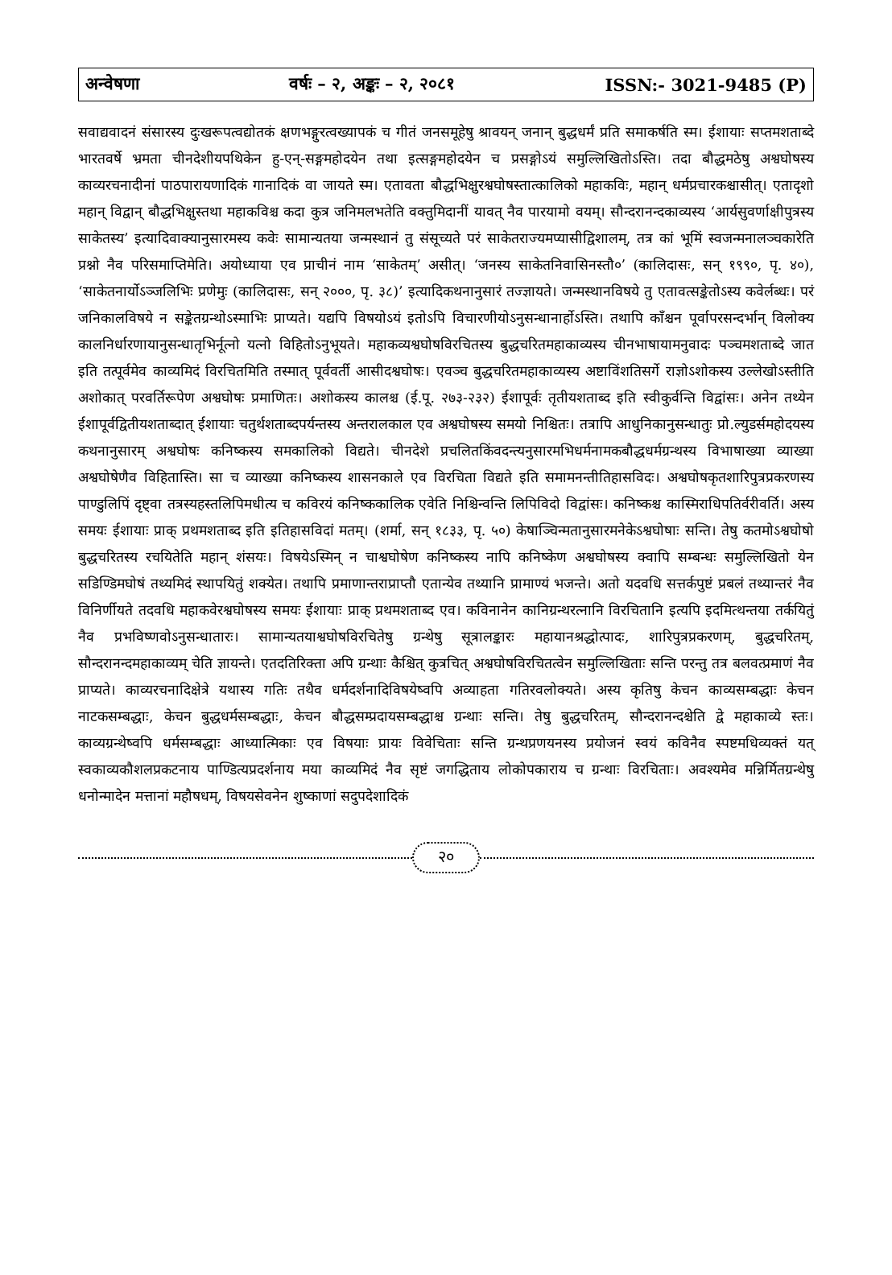अन्वेषणा वर्षः – २, अङ्कः – २, २०८१ ISSN:- 3021-9485 (P)
सवाद्यवादनं संसारस्य दुःखरूपत्वद्योतकं क्षणभङ्गुरत्वख्यापकं च गीतं जनसमूहेषु श्रावयन् जनान् बुद्धधर्मं प्रति समाकर्षति स्म। ईशायाः सप्तमशताब्दे भारतवर्षे भ्रमता चीनदेशीयपथिकेन हु-एन्-सङ्गमहोदयेन तथा इत्सङ्गमहोदयेन च प्रसङ्गोऽयं समुल्लिखितोऽस्ति। तदा बौद्धमठेषु अश्वघोषस्य काव्यरचनादीनां पाठपारायणादिकं गानादिकं वा जायते स्म। एतावता बौद्धभिक्षुरश्वघोषस्तात्कालिको महाकविः, महान् धर्मप्रचारकश्चासीत्। एतादृशो महान् विद्वान् बौद्धभिक्षुस्तथा महाकविश्च कदा कुत्र जनिमलभतेति वक्तुमिदानीं यावत् नैव पारयामो वयम्। सौन्दरानन्दकाव्यस्य ‘आर्यसुवर्णाक्षीपुत्रस्य साकेतस्य’ इत्यादिवाक्यानुसारमस्य कवेः सामान्यतया जन्मस्थानं तु संसूच्यते परं साकेतराज्यमप्यासीद्विशालम्, तत्र कां भूमिं स्वजन्मनालञ्चकारेति प्रश्नो नैव परिसमाप्तिमेति। अयोध्याया एव प्राचीनं नाम ‘साकेतम्’ असीत्। ‘जनस्य साकेतनिवासिनस्तौ०’ (कालिदासः, सन् १९९०, पृ. ४०), ‘साकेतनार्योऽञ्जलिभिः प्रणेमुः (कालिदासः, सन् २०००, पृ. ३८)’ इत्यादिकथनानुसारं तज्ज्ञायते। जन्मस्थानविषये तु एतावत्सङ्केतोऽस्य कवेर्लब्धः। परं जनिकालविषये न सङ्केतग्रन्थोऽस्माभिः प्राप्यते। यद्यपि विषयोऽयं इतोऽपि विचारणीयोऽनुसन्धानार्होऽस्ति। तथापि काँश्चन पूर्वापरसन्दर्भान् विलोक्य कालनिर्धारणायानुसन्धातृभिर्नूत्नो यत्नो विहितोऽनुभूयते। महाकव्यश्वघोषविरचितस्य बुद्धचरितमहाकाव्यस्य चीनभाषायामनुवादः पञ्चमशताब्दे जात इति तत्पूर्वमेव काव्यमिदं विरचितमिति तस्मात् पूर्ववर्ती आसीदश्वघोषः। एवञ्च बुद्धचरितमहाकाव्यस्य अष्टाविंशतिसर्गे राज्ञोऽशोकस्य उल्लेखोऽस्तीति अशोकात् परवर्तिरूपेण अश्वघोषः प्रमाणितः। अशोकस्य कालश्च (ई.पू. २७३-२३२) ईशापूर्वः तृतीयशताब्द इति स्वीकुर्वन्ति विद्वांसः। अनेन तथ्येन ईशापूर्वद्वितीयशताब्दात् ईशायाः चतुर्थशताब्दपर्यन्तस्य अन्तरालकाल एव अश्वघोषस्य समयो निश्चितः। तत्रापि आधुनिकानुसन्धातुः प्रो.ल्युडर्समहोदयस्य कथनानुसारम् अश्वघोषः कनिष्कस्य समकालिको विद्यते। चीनदेशे प्रचलितकिंवदन्त्यनुसारमभिधर्मनामकबौद्धधर्मग्रन्थस्य विभाषाख्या व्याख्या अश्वघोषेणैव विहितास्ति। सा च व्याख्या कनिष्कस्य शासनकाले एव विरचिता विद्यते इति समामनन्तीतिहासविदः। अश्वघोषकृतशारिपुत्रप्रकरणस्य पाण्डुलिपिं दृष्ट्वा तत्रस्यहस्तलिपिमधीत्य च कविरयं कनिष्ककालिक एवेति निश्चिन्वन्ति लिपिविदो विद्वांसः। कनिष्कश्च कास्मिराधिपतिर्वरीवर्ति। अस्य समयः ईशायाः प्राक् प्रथमशताब्द इति इतिहासविदां मतम्। (शर्मा, सन् १८३३, पृ. ५०) केषाञ्चिन्मतानुसारमनेकेऽश्वघोषाः सन्ति। तेषु कतमोऽश्वघोषो बुद्धचरितस्य रचयितेति महान् शंसयः। विषयेऽस्मिन् न चाश्वघोषेण कनिष्कस्य नापि कनिष्केण अश्वघोषस्य क्वापि सम्बन्धः समुल्लिखितो येन सडिण्डिमघोषं तथ्यमिदं स्थापयितुं शक्येत। तथापि प्रमाणान्तराप्राप्तौ एतान्येव तथ्यानि प्रामाण्यं भजन्ते। अतो यदवधि सत्तर्कपुष्टं प्रबलं तथ्यान्तरं नैव विनिर्णीयते तदवधि महाकवेरश्वघोषस्य समयः ईशायाः प्राक् प्रथमशताब्द एव। कविनानेन कानिग्रन्थरत्नानि विरचितानि इत्यपि इदमित्थन्तया तर्कयितुं नैव प्रभविष्णवोऽनुसन्धातारः। सामान्यतयाश्वघोषविरचितेषु ग्रन्थेषु सूत्रालङ्कारः महायानश्रद्धोत्पादः, शारिपुत्रप्रकरणम्, बुद्धचरितम्, सौन्दरानन्दमहाकाव्यम् चेति ज्ञायन्ते। एतदतिरिक्ता अपि ग्रन्थाः कैश्चित् कुत्रचित् अश्वघोषविरचितत्वेन समुल्लिखिताः सन्ति परन्तु तत्र बलवत्प्रमाणं नैव प्राप्यते। काव्यरचनादिक्षेत्रे यथास्य गतिः तथैव धर्मदर्शनादिविषयेष्वपि अव्याहता गतिरवलोक्यते। अस्य कृतिषु केचन काव्यसम्बद्धाः केचन नाटकसम्बद्धाः, केचन बुद्धधर्मसम्बद्धाः, केचन बौद्धसम्प्रदायसम्बद्धाश्च ग्रन्थाः सन्ति। तेषु बुद्धचरितम्, सौन्दरानन्दश्चेति द्वे महाकाव्ये स्तः। काव्यग्रन्थेष्वपि धर्मसम्बद्धाः आध्यात्मिकाः एव विषयाः प्रायः विवेचिताः सन्ति ग्रन्थप्रणयनस्य प्रयोजनं स्वयं कविनैव स्पष्टमधिव्यक्तं यत् स्वकाव्यकौशलप्रकटनाय पाण्डित्यप्रदर्शनाय मया काव्यमिदं नैव सृष्टं जगद्धिताय लोकोपकाराय च ग्रन्थाः विरचिताः। अवश्यमेव मन्निर्मितग्रन्थेषु धनोन्मादेन मत्तानां महौषधम्, विषयसेवनेन शुष्काणां सदुपदेशादिकं
२०